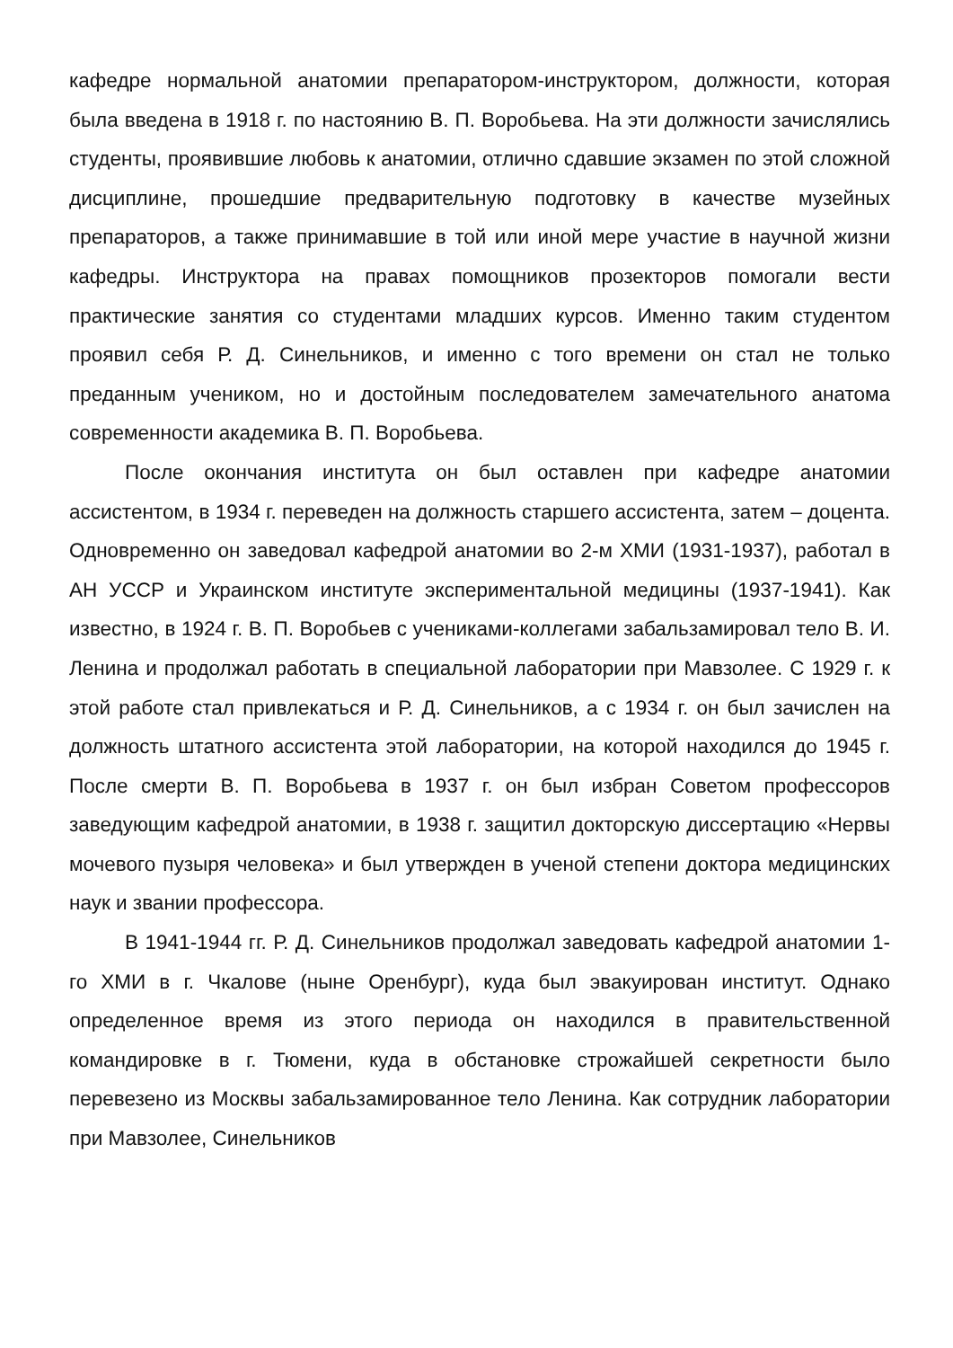кафедре нормальной анатомии препаратором-инструктором, должности, которая была введена в 1918 г. по настоянию В. П. Воробьева. На эти должности зачислялись студенты, проявившие любовь к анатомии, отлично сдавшие экзамен по этой сложной дисциплине, прошедшие предварительную подготовку в качестве музейных препараторов, а также принимавшие в той или иной мере участие в научной жизни кафедры. Инструктора на правах помощников прозекторов помогали вести практические занятия со студентами младших курсов. Именно таким студентом проявил себя Р. Д. Синельников, и именно с того времени он стал не только преданным учеником, но и достойным последователем замечательного анатома современности академика В. П. Воробьева.
После окончания института он был оставлен при кафедре анатомии ассистентом, в 1934 г. переведен на должность старшего ассистента, затем – доцента. Одновременно он заведовал кафедрой анатомии во 2-м ХМИ (1931-1937), работал в АН УССР и Украинском институте экспериментальной медицины (1937-1941). Как известно, в 1924 г. В. П. Воробьев с учениками-коллегами забальзамировал тело В. И. Ленина и продолжал работать в специальной лаборатории при Мавзолее. С 1929 г. к этой работе стал привлекаться и Р. Д. Синельников, а с 1934 г. он был зачислен на должность штатного ассистента этой лаборатории, на которой находился до 1945 г. После смерти В. П. Воробьева в 1937 г. он был избран Советом профессоров заведующим кафедрой анатомии, в 1938 г. защитил докторскую диссертацию «Нервы мочевого пузыря человека» и был утвержден в ученой степени доктора медицинских наук и звании профессора.
В 1941-1944 гг. Р. Д. Синельников продолжал заведовать кафедрой анатомии 1-го ХМИ в г. Чкалове (ныне Оренбург), куда был эвакуирован институт. Однако определенное время из этого периода он находился в правительственной командировке в г. Тюмени, куда в обстановке строжайшей секретности было перевезено из Москвы забальзамированное тело Ленина. Как сотрудник лаборатории при Мавзолее, Синельников